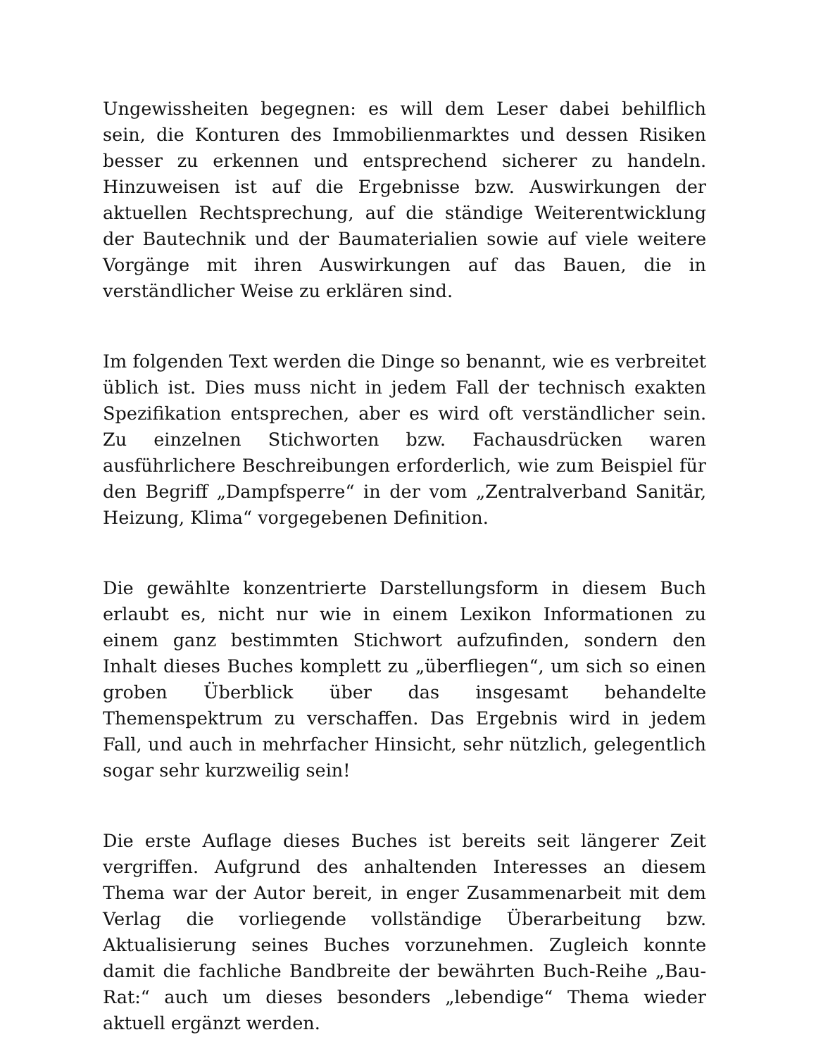Ungewissheiten begegnen: es will dem Leser dabei behilflich sein, die Konturen des Immobilienmarktes und dessen Risiken besser zu erkennen und entsprechend sicherer zu handeln. Hinzuweisen ist auf die Ergebnisse bzw. Auswirkungen der aktuellen Rechtsprechung, auf die ständige Weiterentwicklung der Bautechnik und der Baumaterialien sowie auf viele weitere Vorgänge mit ihren Auswirkungen auf das Bauen, die in verständlicher Weise zu erklären sind.
Im folgenden Text werden die Dinge so benannt, wie es verbreitet üblich ist. Dies muss nicht in jedem Fall der technisch exakten Spezifikation entsprechen, aber es wird oft verständlicher sein. Zu einzelnen Stichworten bzw. Fachausdrücken waren ausführlichere Beschreibungen erforderlich, wie zum Beispiel für den Begriff „Dampfsperre“ in der vom „Zentralverband Sanitär, Heizung, Klima“ vorgegebenen Definition.
Die gewählte konzentrierte Darstellungsform in diesem Buch erlaubt es, nicht nur wie in einem Lexikon Informationen zu einem ganz bestimmten Stichwort aufzufinden, sondern den Inhalt dieses Buches komplett zu „überfliegen“, um sich so einen groben Überblick über das insgesamt behandelte Themenspektrum zu verschaffen. Das Ergebnis wird in jedem Fall, und auch in mehrfacher Hinsicht, sehr nützlich, gelegentlich sogar sehr kurzweilig sein!
Die erste Auflage dieses Buches ist bereits seit längerer Zeit vergriffen. Aufgrund des anhaltenden Interesses an diesem Thema war der Autor bereit, in enger Zusammenarbeit mit dem Verlag die vorliegende vollständige Überarbeitung bzw. Aktualisierung seines Buches vorzunehmen. Zugleich konnte damit die fachliche Bandbreite der bewährten Buch-Reihe „Bau-Rat:“ auch um dieses besonders „lebendige“ Thema wieder aktuell ergänzt werden.